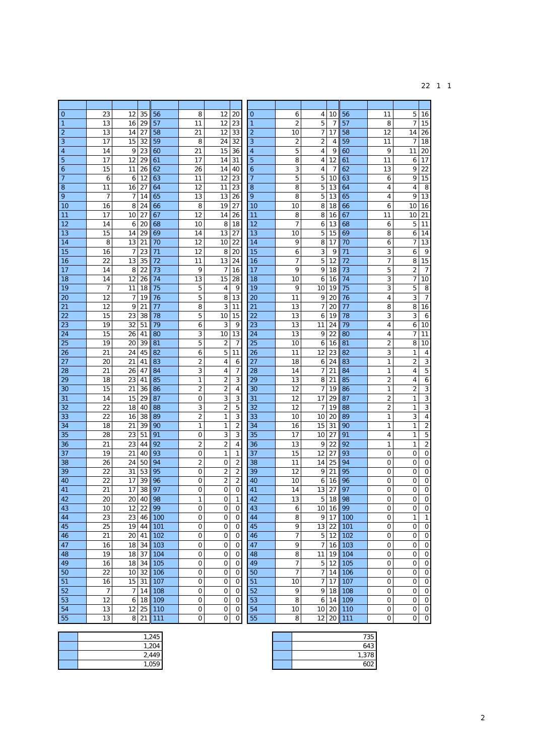22 1 1
| 0 | 23 | 12 | 35 | 56 | 8 | 12 | 20 |
| 1 | 13 | 16 | 29 | 57 | 11 | 12 | 23 |
| 2 | 13 | 14 | 27 | 58 | 21 | 12 | 33 |
| 3 | 17 | 15 | 32 | 59 | 8 | 24 | 32 |
| 4 | 14 | 9 | 23 | 60 | 21 | 15 | 36 |
| 5 | 17 | 12 | 29 | 61 | 17 | 14 | 31 |
| 6 | 15 | 11 | 26 | 62 | 26 | 14 | 40 |
| 7 | 6 | 6 | 12 | 63 | 11 | 12 | 23 |
| 8 | 11 | 16 | 27 | 64 | 12 | 11 | 23 |
| 9 | 7 | 7 | 14 | 65 | 13 | 13 | 26 |
| 10 | 16 | 8 | 24 | 66 | 8 | 19 | 27 |
| 11 | 17 | 10 | 27 | 67 | 12 | 14 | 26 |
| 12 | 14 | 6 | 20 | 68 | 10 | 8 | 18 |
| 13 | 15 | 14 | 29 | 69 | 14 | 13 | 27 |
| 14 | 8 | 13 | 21 | 70 | 12 | 10 | 22 |
| 15 | 16 | 7 | 23 | 71 | 12 | 8 | 20 |
| 16 | 22 | 13 | 35 | 72 | 11 | 13 | 24 |
| 17 | 14 | 8 | 22 | 73 | 9 | 7 | 16 |
| 18 | 14 | 12 | 26 | 74 | 13 | 15 | 28 |
| 19 | 7 | 11 | 18 | 75 | 5 | 4 | 9 |
| 20 | 12 | 7 | 19 | 76 | 5 | 8 | 13 |
| 21 | 12 | 9 | 21 | 77 | 8 | 3 | 11 |
| 22 | 15 | 23 | 38 | 78 | 5 | 10 | 15 |
| 23 | 19 | 32 | 51 | 79 | 6 | 3 | 9 |
| 24 | 15 | 26 | 41 | 80 | 3 | 10 | 13 |
| 25 | 19 | 20 | 39 | 81 | 5 | 2 | 7 |
| 26 | 21 | 24 | 45 | 82 | 6 | 5 | 11 |
| 27 | 20 | 21 | 41 | 83 | 2 | 4 | 6 |
| 28 | 21 | 26 | 47 | 84 | 3 | 4 | 7 |
| 29 | 18 | 23 | 41 | 85 | 1 | 2 | 3 |
| 30 | 15 | 21 | 36 | 86 | 2 | 2 | 4 |
| 31 | 14 | 15 | 29 | 87 | 0 | 3 | 3 |
| 32 | 22 | 18 | 40 | 88 | 3 | 2 | 5 |
| 33 | 22 | 16 | 38 | 89 | 2 | 1 | 3 |
| 34 | 18 | 21 | 39 | 90 | 1 | 1 | 2 |
| 35 | 28 | 23 | 51 | 91 | 0 | 3 | 3 |
| 36 | 21 | 23 | 44 | 92 | 2 | 2 | 4 |
| 37 | 19 | 21 | 40 | 93 | 0 | 1 | 1 |
| 38 | 26 | 24 | 50 | 94 | 2 | 0 | 2 |
| 39 | 22 | 31 | 53 | 95 | 0 | 2 | 2 |
| 40 | 22 | 17 | 39 | 96 | 0 | 2 | 2 |
| 41 | 21 | 17 | 38 | 97 | 0 | 0 | 0 |
| 42 | 20 | 20 | 40 | 98 | 1 | 0 | 1 |
| 43 | 10 | 12 | 22 | 99 | 0 | 0 | 0 |
| 44 | 23 | 23 | 46 | 100 | 0 | 0 | 0 |
| 45 | 25 | 19 | 44 | 101 | 0 | 0 | 0 |
| 46 | 21 | 20 | 41 | 102 | 0 | 0 | 0 |
| 47 | 16 | 18 | 34 | 103 | 0 | 0 | 0 |
| 48 | 19 | 18 | 37 | 104 | 0 | 0 | 0 |
| 49 | 16 | 18 | 34 | 105 | 0 | 0 | 0 |
| 50 | 22 | 10 | 32 | 106 | 0 | 0 | 0 |
| 51 | 16 | 15 | 31 | 107 | 0 | 0 | 0 |
| 52 | 7 | 7 | 14 | 108 | 0 | 0 | 0 |
| 53 | 12 | 6 | 18 | 109 | 0 | 0 | 0 |
| 54 | 13 | 12 | 25 | 110 | 0 | 0 | 0 |
| 55 | 13 | 8 | 21 | 111 | 0 | 0 | 0 |
| 0 | 6 | 4 | 10 | 56 | 11 | 5 | 16 |
| 1 | 2 | 5 | 7 | 57 | 8 | 7 | 15 |
| 2 | 10 | 7 | 17 | 58 | 12 | 14 | 26 |
| 3 | 2 | 2 | 4 | 59 | 11 | 7 | 18 |
| 4 | 5 | 4 | 9 | 60 | 9 | 11 | 20 |
| 5 | 8 | 4 | 12 | 61 | 11 | 6 | 17 |
| 6 | 3 | 4 | 7 | 62 | 13 | 9 | 22 |
| 7 | 5 | 5 | 10 | 63 | 6 | 9 | 15 |
| 8 | 8 | 5 | 13 | 64 | 4 | 4 | 8 |
| 9 | 8 | 5 | 13 | 65 | 4 | 9 | 13 |
| 10 | 10 | 8 | 18 | 66 | 6 | 10 | 16 |
| 11 | 8 | 8 | 16 | 67 | 11 | 10 | 21 |
| 12 | 7 | 6 | 13 | 68 | 6 | 5 | 11 |
| 13 | 10 | 5 | 15 | 69 | 8 | 6 | 14 |
| 14 | 9 | 8 | 17 | 70 | 6 | 7 | 13 |
| 15 | 6 | 3 | 9 | 71 | 3 | 6 | 9 |
| 16 | 7 | 5 | 12 | 72 | 7 | 8 | 15 |
| 17 | 9 | 9 | 18 | 73 | 5 | 2 | 7 |
| 18 | 10 | 6 | 16 | 74 | 3 | 7 | 10 |
| 19 | 9 | 10 | 19 | 75 | 3 | 5 | 8 |
| 20 | 11 | 9 | 20 | 76 | 4 | 3 | 7 |
| 21 | 13 | 7 | 20 | 77 | 8 | 8 | 16 |
| 22 | 13 | 6 | 19 | 78 | 3 | 3 | 6 |
| 23 | 13 | 11 | 24 | 79 | 4 | 6 | 10 |
| 24 | 13 | 9 | 22 | 80 | 4 | 7 | 11 |
| 25 | 10 | 6 | 16 | 81 | 2 | 8 | 10 |
| 26 | 11 | 12 | 23 | 82 | 3 | 1 | 4 |
| 27 | 18 | 6 | 24 | 83 | 1 | 2 | 3 |
| 28 | 14 | 7 | 21 | 84 | 1 | 4 | 5 |
| 29 | 13 | 8 | 21 | 85 | 2 | 4 | 6 |
| 30 | 12 | 7 | 19 | 86 | 1 | 2 | 3 |
| 31 | 12 | 17 | 29 | 87 | 2 | 1 | 3 |
| 32 | 12 | 7 | 19 | 88 | 2 | 1 | 3 |
| 33 | 10 | 10 | 20 | 89 | 1 | 3 | 4 |
| 34 | 16 | 15 | 31 | 90 | 1 | 1 | 2 |
| 35 | 17 | 10 | 27 | 91 | 4 | 1 | 5 |
| 36 | 13 | 9 | 22 | 92 | 1 | 1 | 2 |
| 37 | 15 | 12 | 27 | 93 | 0 | 0 | 0 |
| 38 | 11 | 14 | 25 | 94 | 0 | 0 | 0 |
| 39 | 12 | 9 | 21 | 95 | 0 | 0 | 0 |
| 40 | 10 | 6 | 16 | 96 | 0 | 0 | 0 |
| 41 | 14 | 13 | 27 | 97 | 0 | 0 | 0 |
| 42 | 13 | 5 | 18 | 98 | 0 | 0 | 0 |
| 43 | 6 | 10 | 16 | 99 | 0 | 0 | 0 |
| 44 | 8 | 9 | 17 | 100 | 0 | 1 | 1 |
| 45 | 9 | 13 | 22 | 101 | 0 | 0 | 0 |
| 46 | 7 | 5 | 12 | 102 | 0 | 0 | 0 |
| 47 | 9 | 7 | 16 | 103 | 0 | 0 | 0 |
| 48 | 8 | 11 | 19 | 104 | 0 | 0 | 0 |
| 49 | 7 | 5 | 12 | 105 | 0 | 0 | 0 |
| 50 | 7 | 7 | 14 | 106 | 0 | 0 | 0 |
| 51 | 10 | 7 | 17 | 107 | 0 | 0 | 0 |
| 52 | 9 | 9 | 18 | 108 | 0 | 0 | 0 |
| 53 | 8 | 6 | 14 | 109 | 0 | 0 | 0 |
| 54 | 10 | 10 | 20 | 110 | 0 | 0 | 0 |
| 55 | 8 | 12 | 20 | 111 | 0 | 0 | 0 |
| | 1,245 |
| | 1,204 |
| | 2,449 |
| | 1,059 |
| | 735 |
| | 643 |
| | 1,378 |
| | 602 |
2